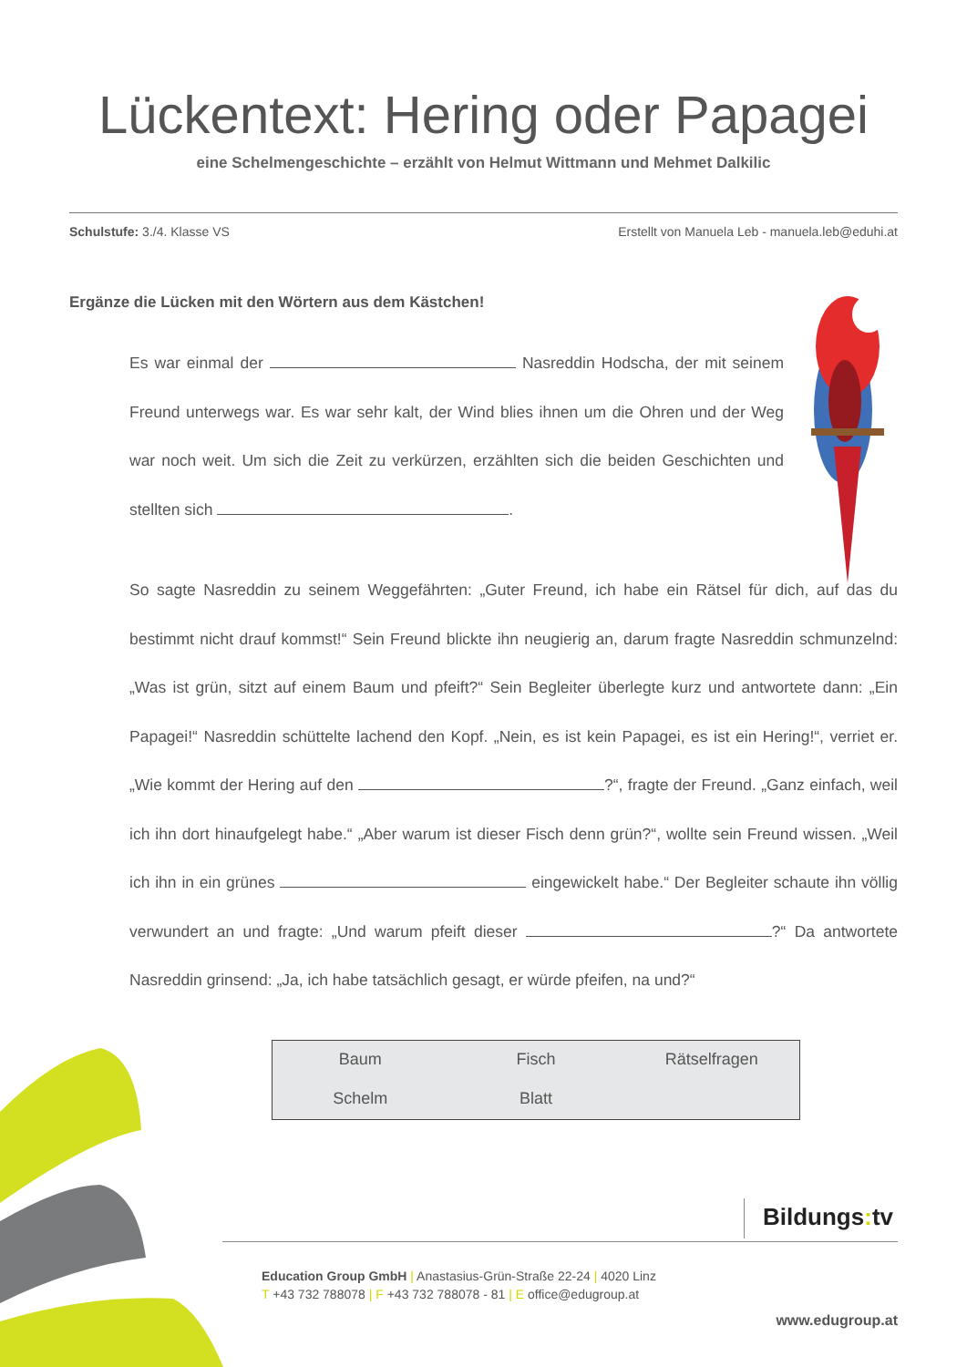Lückentext: Hering oder Papagei
eine Schelmengeschichte – erzählt von Helmut Wittmann und Mehmet Dalkilic
Schulstufe: 3./4. Klasse VS Erstellt von Manuela Leb - manuela.leb@eduhi.at
Ergänze die Lücken mit den Wörtern aus dem Kästchen!
Es war einmal der Nasreddin Hodscha, der mit seinem Freund unterwegs war. Es war sehr kalt, der Wind blies ihnen um die Ohren und der Weg war noch weit. Um sich die Zeit zu verkürzen, erzählten sich die beiden Geschichten und stellten sich .
So sagte Nasreddin zu seinem Weggefährten: „Guter Freund, ich habe ein Rätsel für dich, auf das du bestimmt nicht drauf kommst!“ Sein Freund blickte ihn neugierig an, darum fragte Nasreddin schmunzelnd: „Was ist grün, sitzt auf einem Baum und pfeift?“ Sein Begleiter überlegte kurz und antwortete dann: „Ein Papagei!“ Nasreddin schüttelte lachend den Kopf. „Nein, es ist kein Papagei, es ist ein Hering!“, verriet er. „Wie kommt der Hering auf den ?“, fragte der Freund. „Ganz einfach, weil ich ihn dort hinaufgelegt habe.“ „Aber warum ist dieser Fisch denn grün?“, wollte sein Freund wissen. „Weil ich ihn in ein grünes eingewickelt habe.“ Der Begleiter schaute ihn völlig verwundert an und fragte: „Und warum pfeift dieser ?“ Da antwortete Nasreddin grinsend: „Ja, ich habe tatsächlich gesagt, er würde pfeifen, na und?“
| Baum | Fisch | Rätselfragen |
| Schelm | Blatt | |
Bildungs: tv
Education Group GmbH | Anastasius-Grün-Straße 22-24 | 4020 Linz
T +43 732 788078 | F +43 732 788078 - 81 | E office@edugroup.at
www.edugroup.at